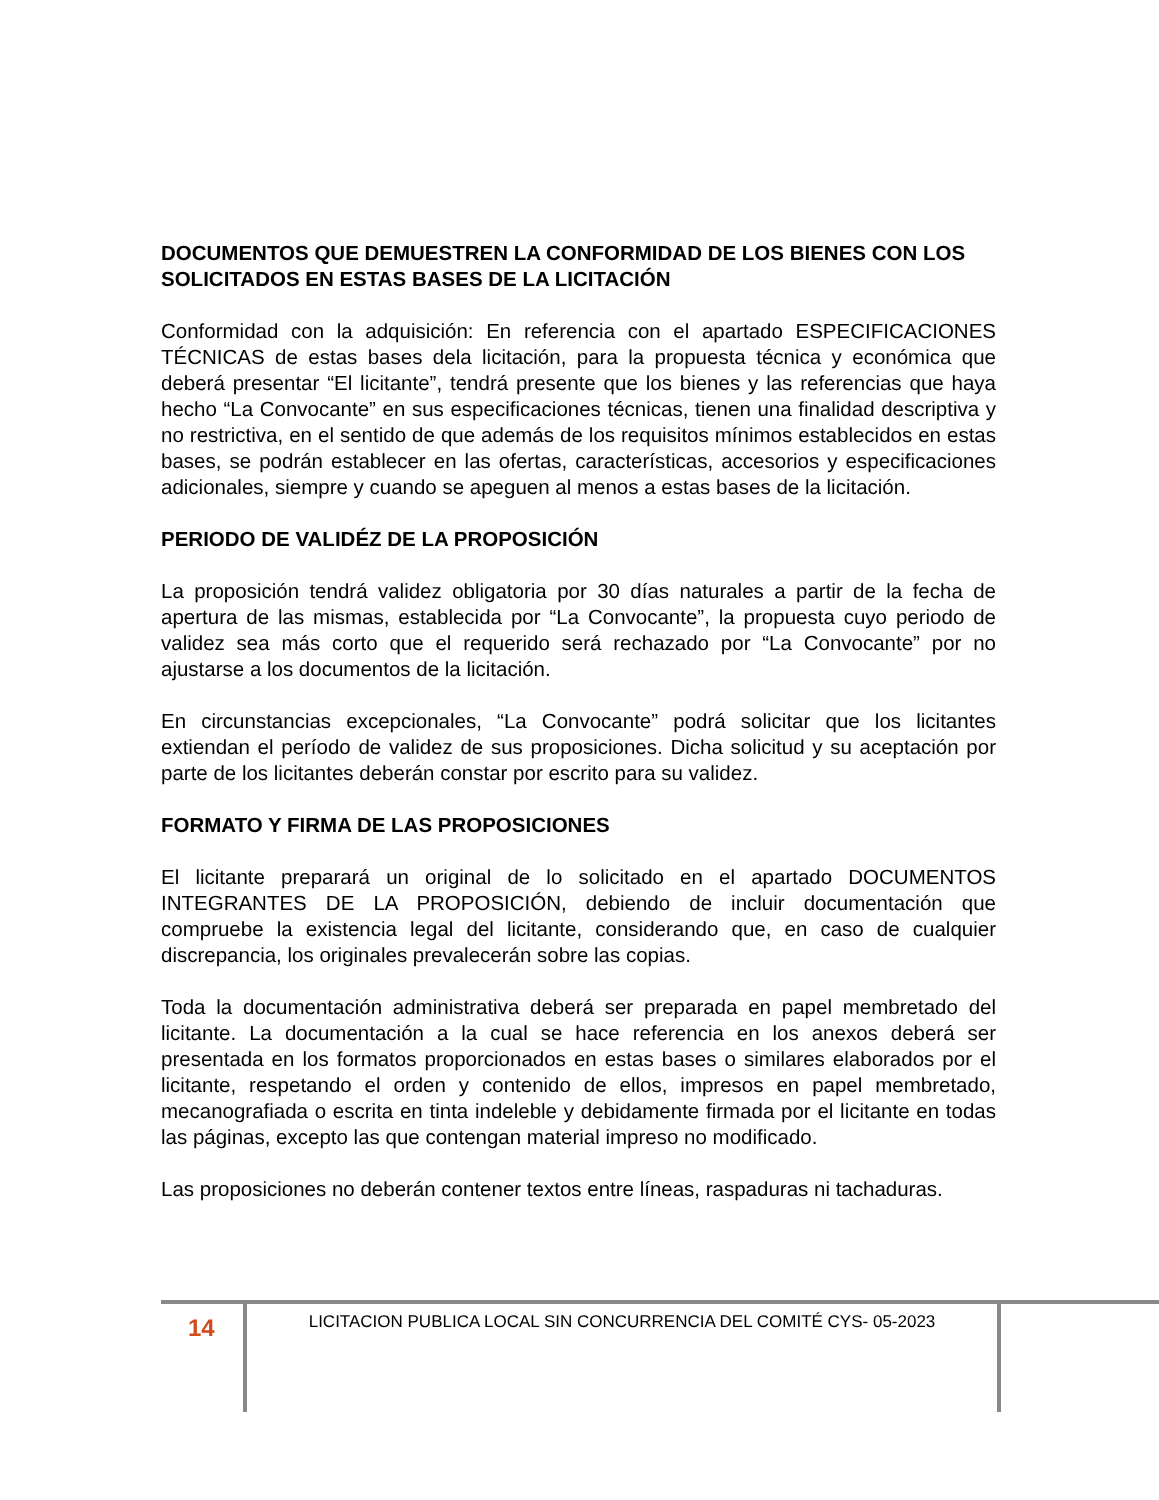DOCUMENTOS QUE DEMUESTREN LA CONFORMIDAD DE LOS BIENES CON LOS SOLICITADOS EN ESTAS BASES DE LA LICITACIÓN
Conformidad con la adquisición: En referencia con el apartado ESPECIFICACIONES TÉCNICAS de estas bases dela licitación, para la propuesta técnica y económica que deberá presentar “El licitante”, tendrá presente que los bienes y las referencias que haya hecho “La Convocante” en sus especificaciones técnicas, tienen una finalidad descriptiva y no restrictiva, en el sentido de que además de los requisitos mínimos establecidos en estas bases, se podrán establecer en las ofertas, características, accesorios y especificaciones adicionales, siempre y cuando se apeguen al menos a estas bases de la licitación.
PERIODO DE VALIDÉZ DE LA PROPOSICIÓN
La proposición tendrá validez obligatoria por 30 días naturales a partir de la fecha de apertura de las mismas, establecida por “La Convocante”, la propuesta cuyo periodo de validez sea más corto que el requerido será rechazado por “La Convocante” por no ajustarse a los documentos de la licitación.
En circunstancias excepcionales, “La Convocante” podrá solicitar que los licitantes extiendan el período de validez de sus proposiciones. Dicha solicitud y su aceptación por parte de los licitantes deberán constar por escrito para su validez.
FORMATO Y FIRMA DE LAS PROPOSICIONES
El licitante preparará un original de lo solicitado en el apartado DOCUMENTOS INTEGRANTES DE LA PROPOSICIÓN, debiendo de incluir documentación que compruebe la existencia legal del licitante, considerando que, en caso de cualquier discrepancia, los originales prevalecerán sobre las copias.
Toda la documentación administrativa deberá ser preparada en papel membretado del licitante. La documentación a la cual se hace referencia en los anexos deberá ser presentada en los formatos proporcionados en estas bases o similares elaborados por el licitante, respetando el orden y contenido de ellos, impresos en papel membretado, mecanografiada o escrita en tinta indeleble y debidamente firmada por el licitante en todas las páginas, excepto las que contengan material impreso no modificado.
Las proposiciones no deberán contener textos entre líneas, raspaduras ni tachaduras.
14
LICITACION PUBLICA LOCAL SIN CONCURRENCIA DEL COMITÉ CYS- 05-2023